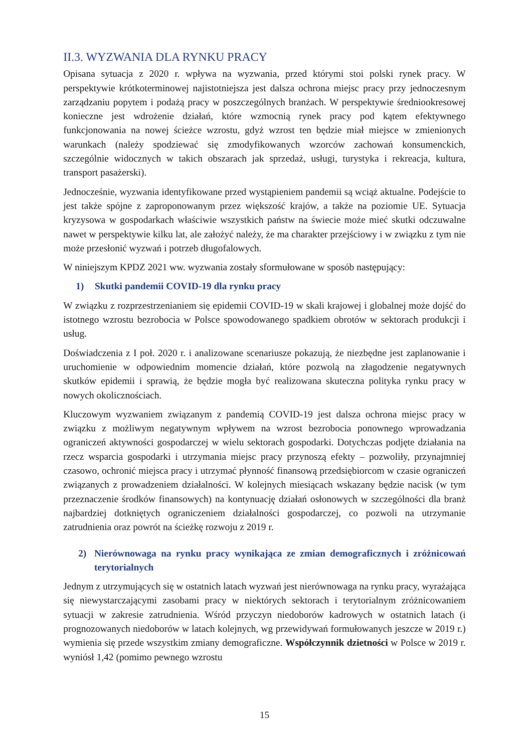II.3. WYZWANIA DLA RYNKU PRACY
Opisana sytuacja z 2020 r. wpływa na wyzwania, przed którymi stoi polski rynek pracy. W perspektywie krótkoterminowej najistotniejsza jest dalsza ochrona miejsc pracy przy jednoczesnym zarządzaniu popytem i podażą pracy w poszczególnych branżach. W perspektywie średniookresowej konieczne jest wdrożenie działań, które wzmocnią rynek pracy pod kątem efektywnego funkcjonowania na nowej ścieżce wzrostu, gdyż wzrost ten będzie miał miejsce w zmienionych warunkach (należy spodziewać się zmodyfikowanych wzorców zachowań konsumenckich, szczególnie widocznych w takich obszarach jak sprzedaż, usługi, turystyka i rekreacja, kultura, transport pasażerski).
Jednocześnie, wyzwania identyfikowane przed wystąpieniem pandemii są wciąż aktualne. Podejście to jest także spójne z zaproponowanym przez większość krajów, a także na poziomie UE. Sytuacja kryzysowa w gospodarkach właściwie wszystkich państw na świecie może mieć skutki odczuwalne nawet w perspektywie kilku lat, ale założyć należy, że ma charakter przejściowy i w związku z tym nie może przesłonić wyzwań i potrzeb długofalowych.
W niniejszym KPDZ 2021 ww. wyzwania zostały sformułowane w sposób następujący:
1) Skutki pandemii COVID-19 dla rynku pracy
W związku z rozprzestrzenianiem się epidemii COVID-19 w skali krajowej i globalnej może dojść do istotnego wzrostu bezrobocia w Polsce spowodowanego spadkiem obrotów w sektorach produkcji i usług.
Doświadczenia z I poł. 2020 r. i analizowane scenariusze pokazują, że niezbędne jest zaplanowanie i uruchomienie w odpowiednim momencie działań, które pozwolą na złagodzenie negatywnych skutków epidemii i sprawią, że będzie mogła być realizowana skuteczna polityka rynku pracy w nowych okolicznościach.
Kluczowym wyzwaniem związanym z pandemią COVID-19 jest dalsza ochrona miejsc pracy w związku z możliwym negatywnym wpływem na wzrost bezrobocia ponownego wprowadzania ograniczeń aktywności gospodarczej w wielu sektorach gospodarki. Dotychczas podjęte działania na rzecz wsparcia gospodarki i utrzymania miejsc pracy przynoszą efekty – pozwoliły, przynajmniej czasowo, ochronić miejsca pracy i utrzymać płynność finansową przedsiębiorcom w czasie ograniczeń związanych z prowadzeniem działalności. W kolejnych miesiącach wskazany będzie nacisk (w tym przeznaczenie środków finansowych) na kontynuację działań osłonowych w szczególności dla branż najbardziej dotkniętych ograniczeniem działalności gospodarczej, co pozwoli na utrzymanie zatrudnienia oraz powrót na ścieżkę rozwoju z 2019 r.
2) Nierównowaga na rynku pracy wynikająca ze zmian demograficznych i zróżnicowań terytorialnych
Jednym z utrzymujących się w ostatnich latach wyzwań jest nierównowaga na rynku pracy, wyrażająca się niewystarczającymi zasobami pracy w niektórych sektorach i terytorialnym zróżnicowaniem sytuacji w zakresie zatrudnienia. Wśród przyczyn niedoborów kadrowych w ostatnich latach (i prognozowanych niedoborów w latach kolejnych, wg przewidywań formułowanych jeszcze w 2019 r.) wymienia się przede wszystkim zmiany demograficzne. Współczynnik dzietności w Polsce w 2019 r. wyniósł 1,42 (pomimo pewnego wzrostu
15